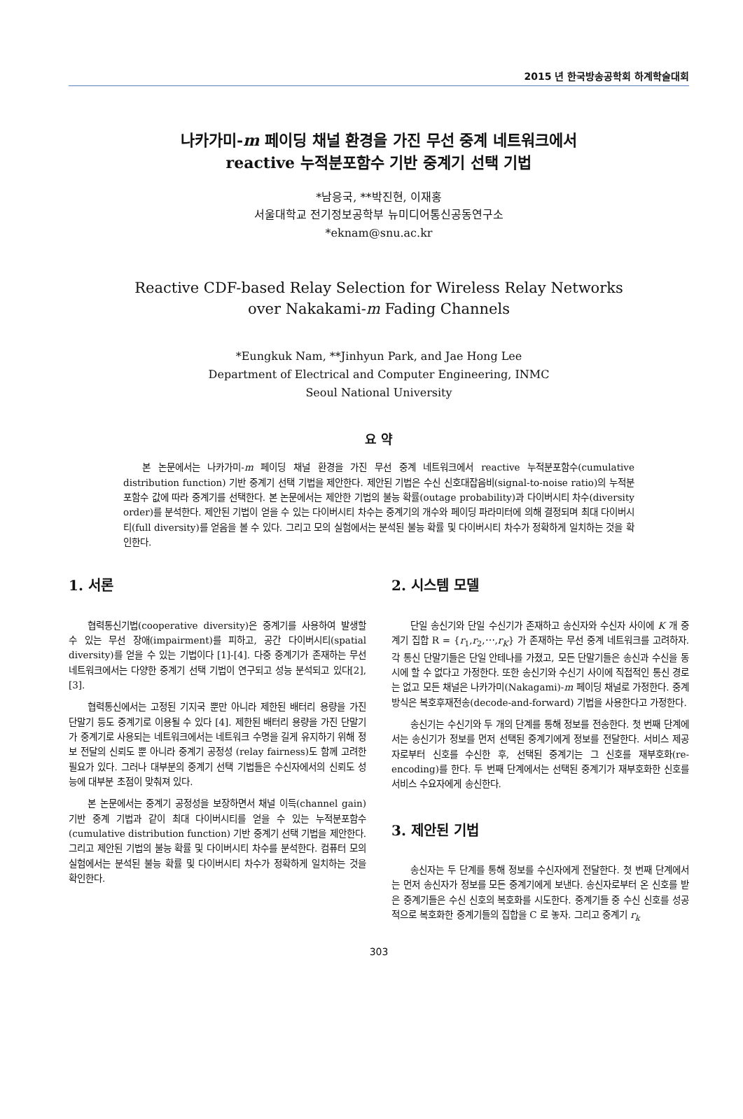2015 년 한국방송공학회 하계학술대회
나카가미-m 페이딩 채널 환경을 가진 무선 중계 네트워크에서
reactive 누적분포함수 기반 중계기 선택 기법
*남응국, **박진현, 이재홍
서울대학교 전기정보공학부 뉴미디어통신공동연구소
*eknam@snu.ac.kr
Reactive CDF-based Relay Selection for Wireless Relay Networks
over Nakakami-m Fading Channels
*Eungkuk Nam, **Jinhyun Park, and Jae Hong Lee
Department of Electrical and Computer Engineering, INMC
Seoul National University
요 약
본 논문에서는 나카가미-m 페이딩 채널 환경을 가진 무선 중계 네트워크에서 reactive 누적분포함수(cumulative distribution function) 기반 중계기 선택 기법을 제안한다. 제안된 기법은 수신 신호대잡음비(signal-to-noise ratio)의 누적분포함수 값에 따라 중계기를 선택한다. 본 논문에서는 제안한 기법의 불능 확률(outage probability)과 다이버시티 차수(diversity order)를 분석한다. 제안된 기법이 얻을 수 있는 다이버시티 차수는 중계기의 개수와 페이딩 파라미터에 의해 결정되며 최대 다이버시티(full diversity)를 얻음을 볼 수 있다. 그리고 모의 실험에서는 분석된 불능 확률 및 다이버시티 차수가 정확하게 일치하는 것을 확인한다.
1. 서론
협력통신기법(cooperative diversity)은 중계기를 사용하여 발생할 수 있는 무선 장애(impairment)를 피하고, 공간 다이버시티(spatial diversity)를 얻을 수 있는 기법이다 [1]-[4]. 다중 중계기가 존재하는 무선 네트워크에서는 다양한 중계기 선택 기법이 연구되고 성능 분석되고 있다[2], [3].
협력통신에서는 고정된 기지국 뿐만 아니라 제한된 배터리 용량을 가진 단말기 등도 중계기로 이용될 수 있다 [4]. 제한된 배터리 용량을 가진 단말기가 중계기로 사용되는 네트워크에서는 네트워크 수명을 길게 유지하기 위해 정보 전달의 신뢰도 뿐 아니라 중계기 공정성 (relay fairness)도 함께 고려한 필요가 있다. 그러나 대부분의 중계기 선택 기법들은 수신자에서의 신뢰도 성능에 대부분 초점이 맞춰져 있다.
본 논문에서는 중계기 공정성을 보장하면서 채널 이득(channel gain) 기반 중계 기법과 같이 최대 다이버시티를 얻을 수 있는 누적분포함수 (cumulative distribution function) 기반 중계기 선택 기법을 제안한다. 그리고 제안된 기법의 불능 확률 및 다이버시티 차수를 분석한다. 컴퓨터 모의 실험에서는 분석된 불능 확률 및 다이버시티 차수가 정확하게 일치하는 것을 확인한다.
2. 시스템 모델
단일 송신기와 단일 수신기가 존재하고 송신자와 수신자 사이에 K 개 중계기 집합 R = {r<sub>1</sub>,r<sub>2</sub>,⋯,r<sub>K</sub>} 가 존재하는 무선 중계 네트워크를 고려하자. 각 통신 단말기들은 단일 안테나를 가졌고, 모든 단말기들은 송신과 수신을 동시에 할 수 없다고 가정한다. 또한 송신기와 수신기 사이에 직접적인 통신 경로는 없고 모든 채널은 나카가미(Nakagami)-m 페이딩 채널로 가정한다. 중계 방식은 복호후재전송(decode-and-forward) 기법을 사용한다고 가정한다.
송신기는 수신기와 두 개의 단계를 통해 정보를 전송한다. 첫 번째 단계에서는 송신기가 정보를 먼저 선택된 중계기에게 정보를 전달한다. 서비스 제공자로부터 신호를 수신한 후, 선택된 중계기는 그 신호를 재부호화(re-encoding)를 한다. 두 번째 단계에서는 선택된 중계기가 재부호화한 신호를 서비스 수요자에게 송신한다.
3. 제안된 기법
송신자는 두 단계를 통해 정보를 수신자에게 전달한다. 첫 번째 단계에서는 먼저 송신자가 정보를 모든 중계기에게 보낸다. 송신자로부터 온 신호를 받은 중계기들은 수신 신호의 복호화를 시도한다. 중계기들 중 수신 신호를 성공적으로 복호화한 중계기들의 집합을 C 로 놓자. 그리고 중계기 r<sub>k</sub>
303